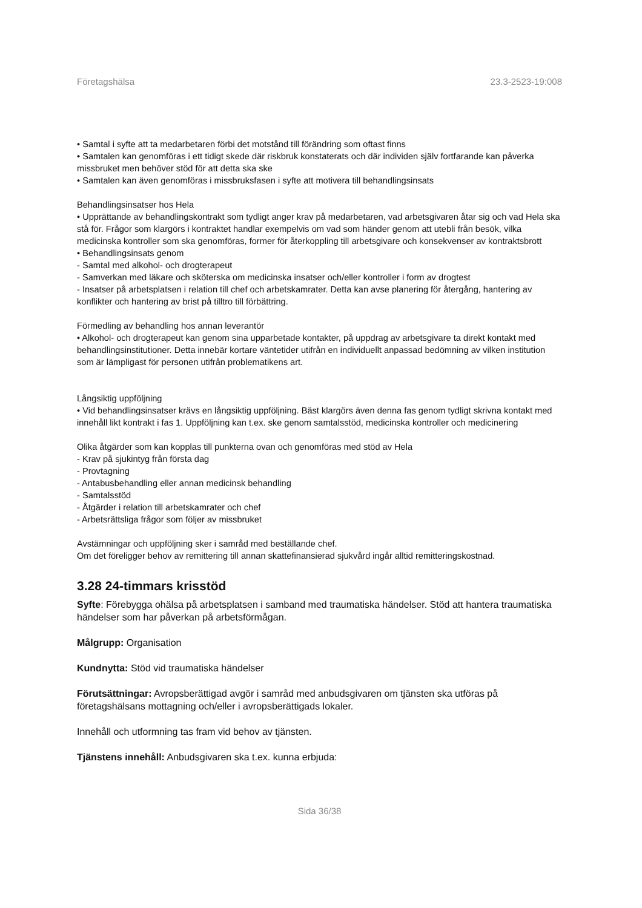Företagshälsa 23.3-2523-19:008
• Samtal i syfte att ta medarbetaren förbi det motstånd till förändring som oftast finns
• Samtalen kan genomföras i ett tidigt skede där riskbruk konstaterats och där individen själv fortfarande kan påverka missbruket men behöver stöd för att detta ska ske
• Samtalen kan även genomföras i missbruksfasen i syfte att motivera till behandlingsinsats
Behandlingsinsatser hos Hela
• Upprättande av behandlingskontrakt som tydligt anger krav på medarbetaren, vad arbetsgivaren åtar sig och vad Hela ska stå för. Frågor som klargörs i kontraktet handlar exempelvis om vad som händer genom att utebli från besök, vilka medicinska kontroller som ska genomföras, former för återkoppling till arbetsgivare och konsekvenser av kontraktsbrott
• Behandlingsinsats genom
- Samtal med alkohol- och drogterapeut
- Samverkan med läkare och sköterska om medicinska insatser och/eller kontroller i form av drogtest
- Insatser på arbetsplatsen i relation till chef och arbetskamrater. Detta kan avse planering för återgång, hantering av konflikter och hantering av brist på tilltro till förbättring.
Förmedling av behandling hos annan leverantör
• Alkohol- och drogterapeut kan genom sina upparbetade kontakter, på uppdrag av arbetsgivare ta direkt kontakt med behandlingsinstitutioner. Detta innebär kortare väntetider utifrån en individuellt anpassad bedömning av vilken institution som är lämpligast för personen utifrån problematikens art.
Långsiktig uppföljning
• Vid behandlingsinsatser krävs en långsiktig uppföljning. Bäst klargörs även denna fas genom tydligt skrivna kontakt med innehåll likt kontrakt i fas 1. Uppföljning kan t.ex. ske genom samtalsstöd, medicinska kontroller och medicinering
Olika åtgärder som kan kopplas till punkterna ovan och genomföras med stöd av Hela
- Krav på sjukintyg från första dag
- Provtagning
- Antabusbehandling eller annan medicinsk behandling
- Samtalsstöd
- Åtgärder i relation till arbetskamrater och chef
- Arbetsrättsliga frågor som följer av missbruket
Avstämningar och uppföljning sker i samråd med beställande chef.
Om det föreligger behov av remittering till annan skattefinansierad sjukvård ingår alltid remitteringskostnad.
3.28 24-timmars krisstöd
Syfte: Förebygga ohälsa på arbetsplatsen i samband med traumatiska händelser. Stöd att hantera traumatiska händelser som har påverkan på arbetsförmågan.
Målgrupp: Organisation
Kundnytta: Stöd vid traumatiska händelser
Förutsättningar: Avropsberättigad avgör i samråd med anbudsgivaren om tjänsten ska utföras på företagshälsans mottagning och/eller i avropsberättigads lokaler.
Innehåll och utformning tas fram vid behov av tjänsten.
Tjänstens innehåll: Anbudsgivaren ska t.ex. kunna erbjuda:
Sida 36/38